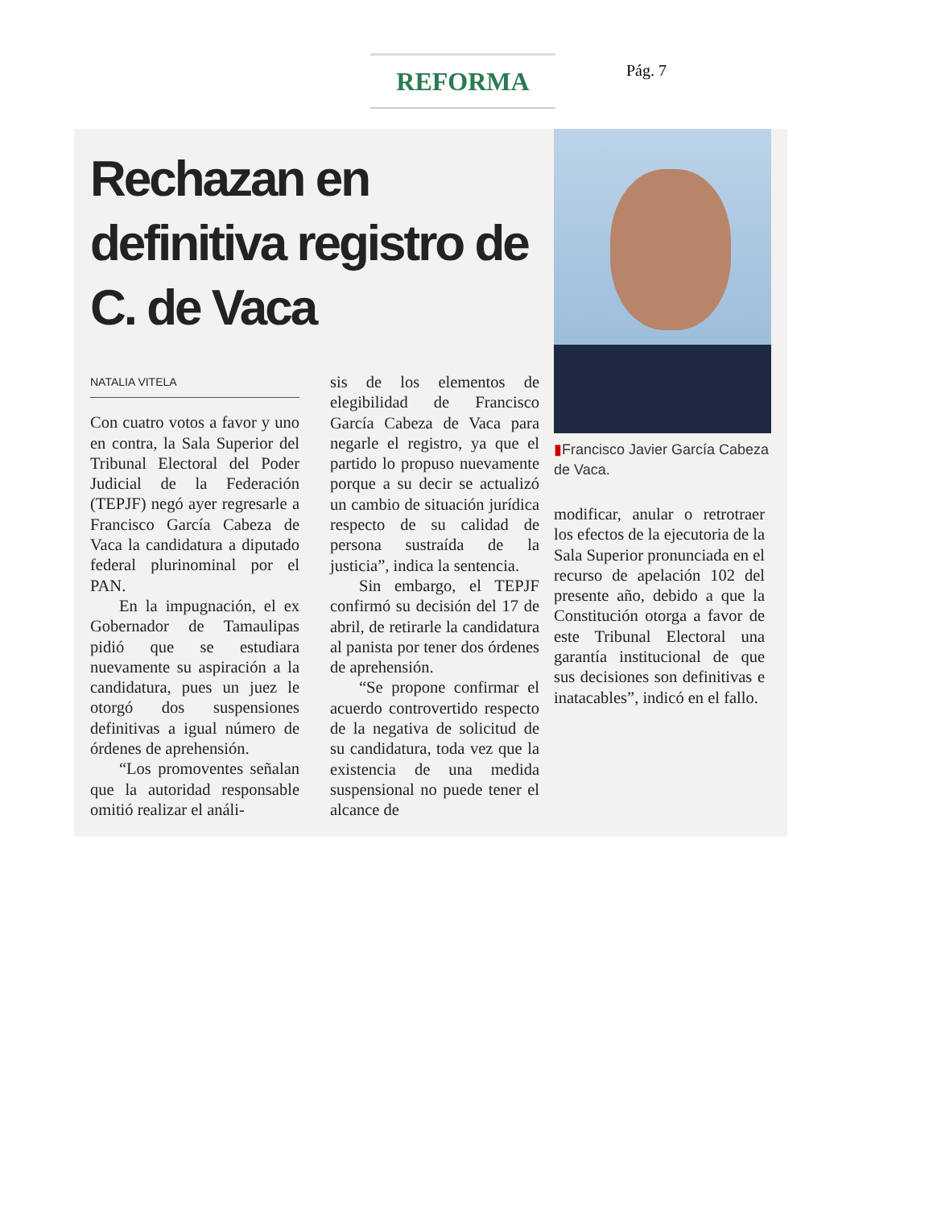REFORMA Pág. 7
Rechazan en definitiva registro de C. de Vaca
NATALIA VITELA
Con cuatro votos a favor y uno en contra, la Sala Superior del Tribunal Electoral del Poder Judicial de la Federación (TEPJF) negó ayer regresarle a Francisco García Cabeza de Vaca la candidatura a diputado federal plurinominal por el PAN.
En la impugnación, el ex Gobernador de Tamaulipas pidió que se estudiara nuevamente su aspiración a la candidatura, pues un juez le otorgó dos suspensiones definitivas a igual número de órdenes de aprehensión.
“Los promoventes señalan que la autoridad responsable omitió realizar el análi-
sis de los elementos de elegibilidad de Francisco García Cabeza de Vaca para negarle el registro, ya que el partido lo propuso nuevamente porque a su decir se actualizó un cambio de situación jurídica respecto de su calidad de persona sustraída de la justicia”, indica la sentencia.
Sin embargo, el TEPJF confirmó su decisión del 17 de abril, de retirarle la candidatura al panista por tener dos órdenes de aprehensión.
“Se propone confirmar el acuerdo controvertido respecto de la negativa de solicitud de su candidatura, toda vez que la existencia de una medida suspensional no puede tener el alcance de
▮Francisco Javier García Cabeza de Vaca.
modificar, anular o retrotraer los efectos de la ejecutoria de la Sala Superior pronunciada en el recurso de apelación 102 del presente año, debido a que la Constitución otorga a favor de este Tribunal Electoral una garantía institucional de que sus decisiones son definitivas e inatacables”, indicó en el fallo.